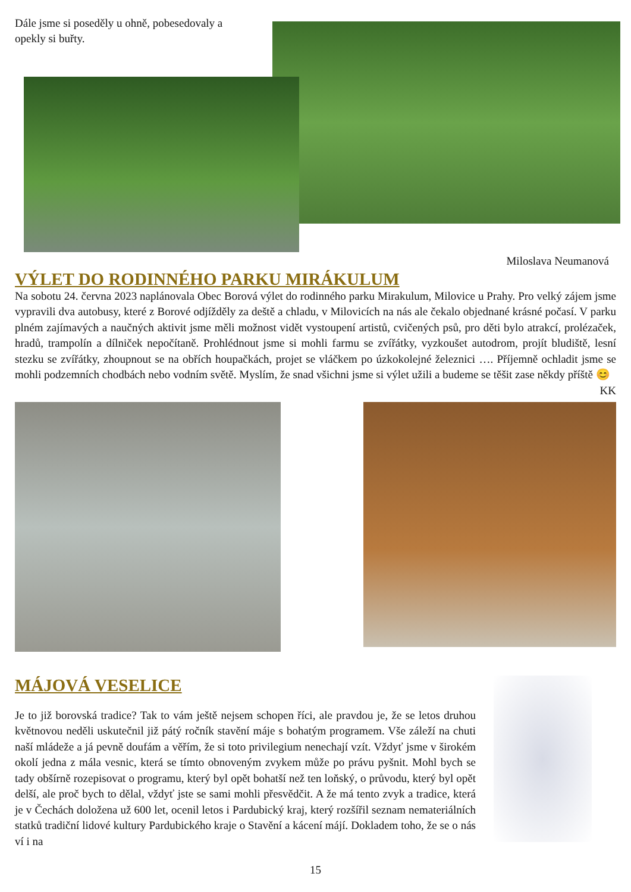Dále jsme si poseděly u ohně, pobesedovaly a opekly si buřty.
Miloslava Neumanová
VÝLET DO RODINNÉHO PARKU MIRÁKULUM
Na sobotu 24. června 2023 naplánovala Obec Borová výlet do rodinného parku Mirakulum, Milovice u Prahy. Pro velký zájem jsme vypravili dva autobusy, které z Borové odjížděly za deště a chladu, v Milovicích na nás ale čekalo objednané krásné počasí. V parku plném zajímavých a naučných aktivit jsme měli možnost vidět vystoupení artistů, cvičených psů, pro děti bylo atrakcí, prolézaček, hradů, trampolín a dílniček nepočítaně. Prohlédnout jsme si mohli farmu se zvířátky, vyzkoušet autodrom, projít bludiště, lesní stezku se zvířátky, zhoupnout se na obřích houpačkách, projet se vláčkem po úzkokolejné železnici …. Příjemně ochladit jsme se mohli podzemních chodbách nebo vodním světě. Myslím, že snad všichni jsme si výlet užili a budeme se těšit zase někdy příště 😊 KK
MÁJOVÁ VESELICE
Je to již borovská tradice? Tak to vám ještě nejsem schopen říci, ale pravdou je, že se letos druhou květnovou neděli uskutečnil již pátý ročník stavění máje s bohatým programem. Vše záleží na chuti naší mládeže a já pevně doufám a věřím, že si toto privilegium nenechají vzít. Vždyť jsme v širokém okolí jedna z mála vesnic, která se tímto obnoveným zvykem může po právu pyšnit. Mohl bych se tady obšírně rozepisovat o programu, který byl opět bohatší než ten loňský, o průvodu, který byl opět delší, ale proč bych to dělal, vždyť jste se sami mohli přesvědčit. A že má tento zvyk a tradice, která je v Čechách doložena už 600 let, ocenil letos i Pardubický kraj, který rozšířil seznam nemateriálních statků tradiční lidové kultury Pardubického kraje o Stavění a kácení májí. Dokladem toho, že se o nás ví i na
15